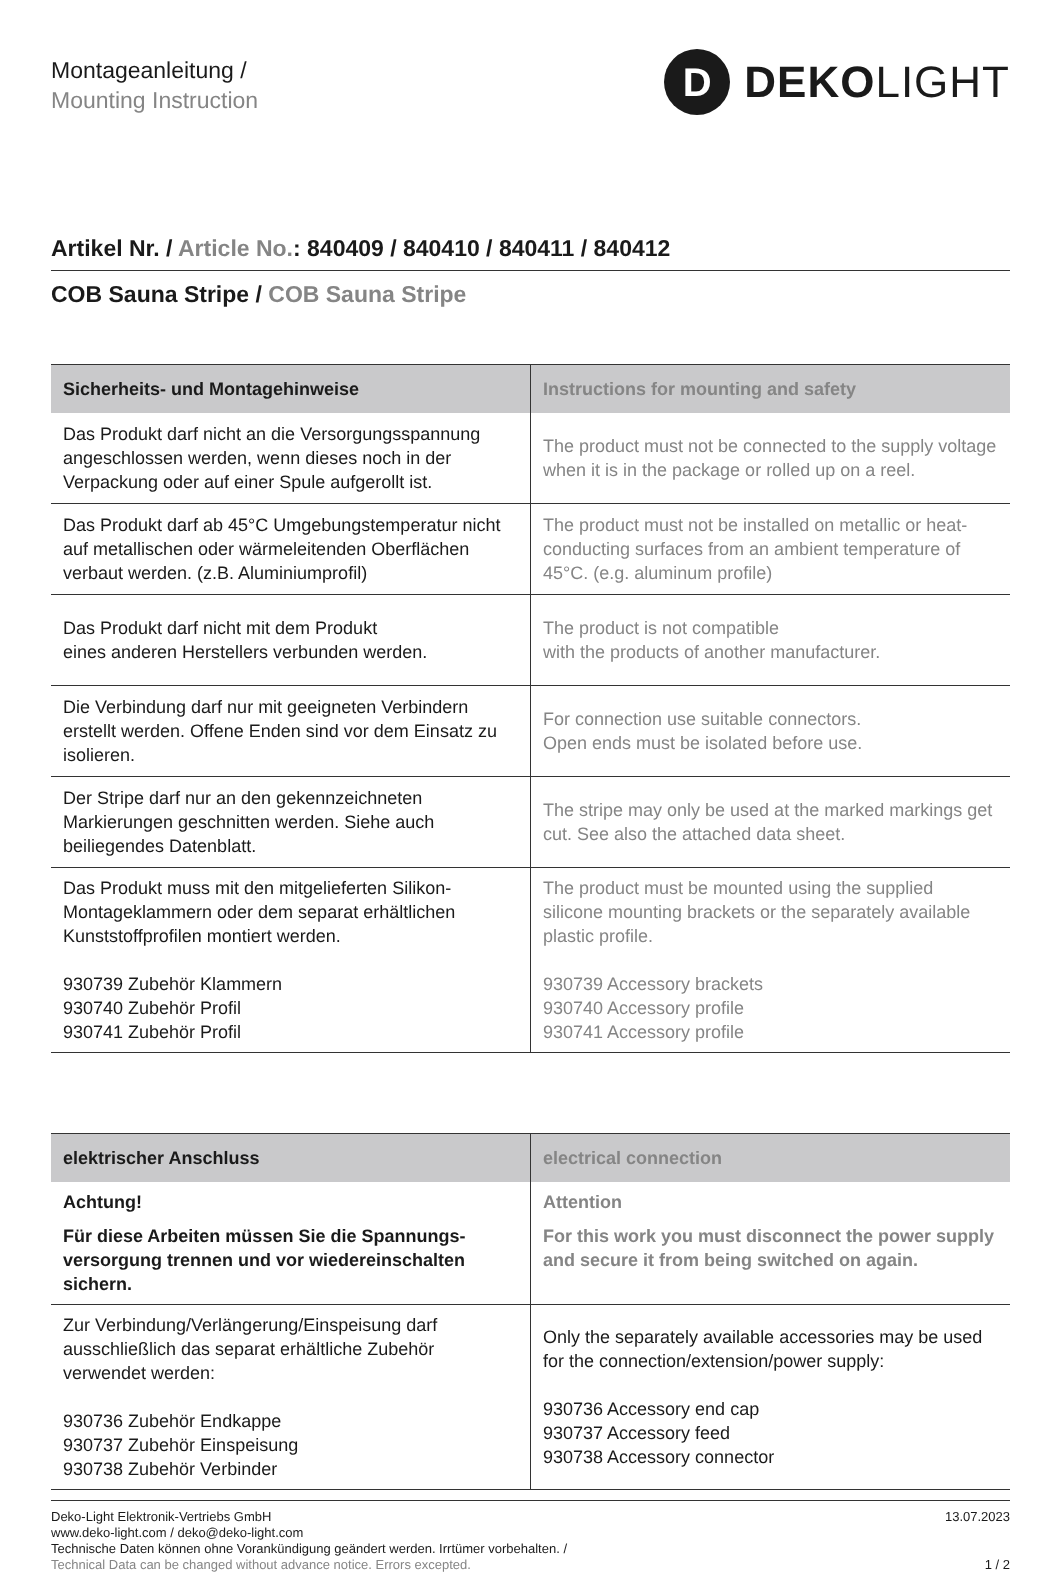Montageanleitung /
Mounting Instruction
D
DEKOLIGHT
Artikel Nr. / Article No.: 840409 / 840410 / 840411 / 840412
COB Sauna Stripe / COB Sauna Stripe
| Sicherheits- und Montagehinweise | Instructions for mounting and safety |
| --- | --- |
| Das Produkt darf nicht an die Versorgungsspannung angeschlossen werden, wenn dieses noch in der Verpackung oder auf einer Spule aufgerollt ist. | The product must not be connected to the supply voltage when it is in the package or rolled up on a reel. |
| Das Produkt darf ab 45°C Umgebungstemperatur nicht auf metallischen oder wärmeleitenden Oberflächen verbaut werden. (z.B. Aluminiumprofil) | The product must not be installed on metallic or heat-conducting surfaces from an ambient temperature of 45°C. (e.g. aluminum profile) |
| Das Produkt darf nicht mit dem Produkt eines anderen Herstellers verbunden werden. | The product is not compatible with the products of another manufacturer. |
| Die Verbindung darf nur mit geeigneten Verbindern erstellt werden. Offene Enden sind vor dem Einsatz zu isolieren. | For connection use suitable connectors. Open ends must be isolated before use. |
| Der Stripe darf nur an den gekennzeichneten Markierungen geschnitten werden. Siehe auch beiliegendes Datenblatt. | The stripe may only be used at the marked markings get cut. See also the attached data sheet. |
| Das Produkt muss mit den mitgelieferten Silikon-Montageklammern oder dem separat erhältlichen Kunststoffprofilen montiert werden. 930739 Zubehör Klammern 930740 Zubehör Profil 930741 Zubehör Profil | The product must be mounted using the supplied silicone mounting brackets or the separately available plastic profile. 930739 Accessory brackets 930740 Accessory profile 930741 Accessory profile |
| elektrischer Anschluss | electrical connection |
| --- | --- |
| Achtung! Für diese Arbeiten müssen Sie die Spannungs-versorgung trennen und vor wiedereinschalten sichern. | Attention For this work you must disconnect the power supply and secure it from being switched on again. |
| Zur Verbindung/Verlängerung/Einspeisung darf ausschließlich das separat erhältliche Zubehör verwendet werden: 930736 Zubehör Endkappe 930737 Zubehör Einspeisung 930738 Zubehör Verbinder | Only the separately available accessories may be used for the connection/extension/power supply: 930736 Accessory end cap 930737 Accessory feed 930738 Accessory connector |
Deko-Light Elektronik-Vertriebs GmbH
www.deko-light.com / deko@deko-light.com
Technische Daten können ohne Vorankündigung geändert werden. Irrtümer vorbehalten. /
Technical Data can be changed without advance notice. Errors excepted.
13.07.2023
1 / 2